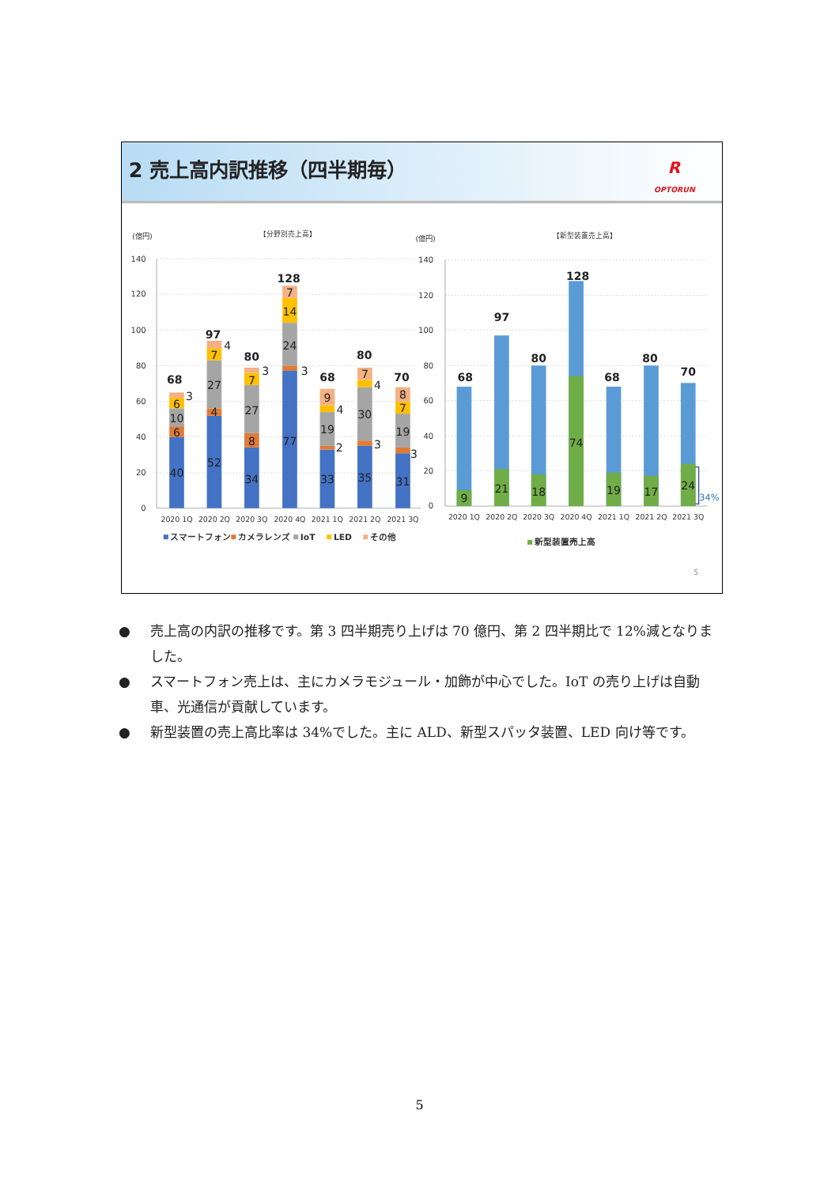2 売上高内訳推移（四半期毎）
R
OPTORUN
(億円)
【分野別売上高】
(億円)
【新型装置売上高】
140
120
100
80
60
40
20
0
140
120
100
80
60
40
20
0
68
3
6
10
6
40
97
4
7
27
4
52
80
3
7
27
8
34
128
7
14
24
3
77
68
9
4
19
2
33
80
7
4
30
3
35
70
8
7
19
3
31
68
9
97
21
80
18
128
74
68
19
80
17
70
24
34%
2020 1Q
2020 2Q
2020 3Q
2020 4Q
2021 1Q
2021 2Q
2021 3Q
2020 1Q
2020 2Q
2020 3Q
2020 4Q
2021 1Q
2021 2Q
2021 3Q
スマートフォン
カメラレンズ
IoT
LED
その他
新型装置売上高
5
● 売上高の内訳の推移です。第 3 四半期売り上げは 70 億円、第 2 四半期比で 12%減となりました。
● スマートフォン売上は、主にカメラモジュール・加飾が中心でした。IoT の売り上げは自動車、光通信が貢献しています。
● 新型装置の売上高比率は 34%でした。主に ALD、新型スパッタ装置、LED 向け等です。
5